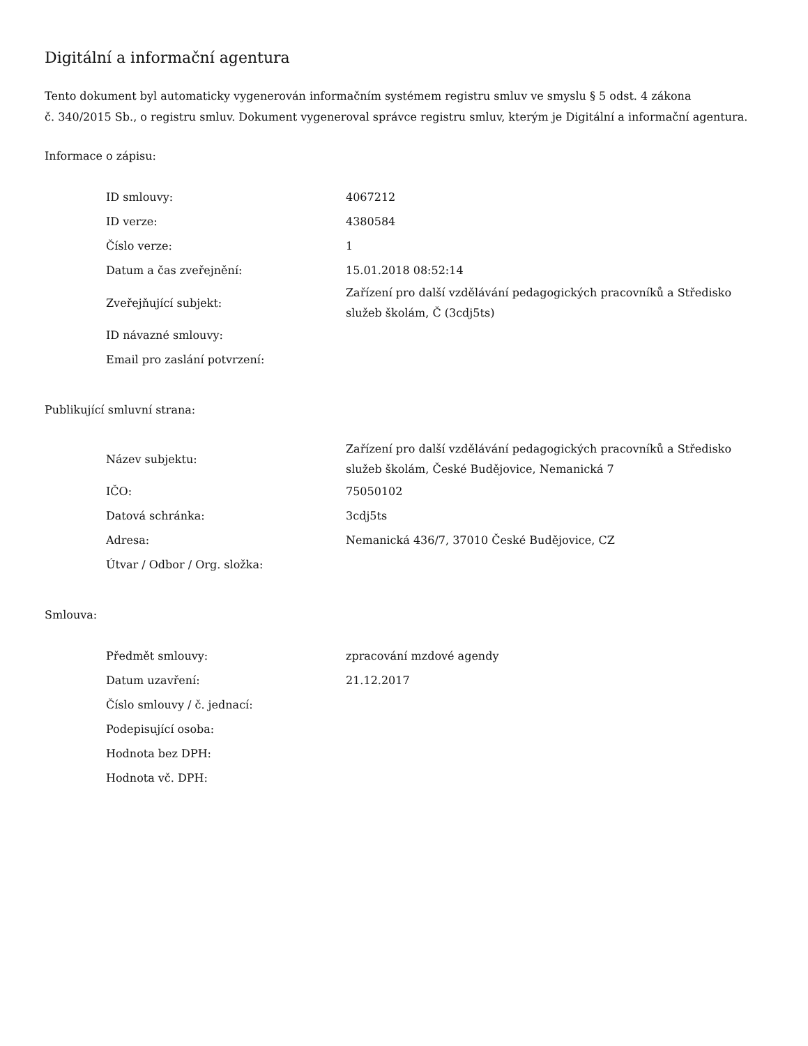Digitální a informační agentura
Tento dokument byl automaticky vygenerován informačním systémem registru smluv ve smyslu § 5 odst. 4 zákona
č. 340/2015 Sb., o registru smluv. Dokument vygeneroval správce registru smluv, kterým je Digitální a informační agentura.
Informace o zápisu:
| ID smlouvy: | 4067212 |
| ID verze: | 4380584 |
| Číslo verze: | 1 |
| Datum a čas zveřejnění: | 15.01.2018 08:52:14 |
| Zveřejňující subjekt: | Zařízení pro další vzdělávání pedagogických pracovníků a Středisko služeb školám, Č (3cdj5ts) |
| ID návazné smlouvy: | |
| Email pro zaslání potvrzení: | |
Publikující smluvní strana:
| Název subjektu: | Zařízení pro další vzdělávání pedagogických pracovníků a Středisko služeb školám, České Budějovice, Nemanická 7 |
| IČO: | 75050102 |
| Datová schránka: | 3cdj5ts |
| Adresa: | Nemanická 436/7, 37010 České Budějovice, CZ |
| Útvar / Odbor / Org. složka: | |
Smlouva:
| Předmět smlouvy: | zpracování mzdové agendy |
| Datum uzavření: | 21.12.2017 |
| Číslo smlouvy / č. jednací: | |
| Podepisující osoba: | |
| Hodnota bez DPH: | |
| Hodnota vč. DPH: | |